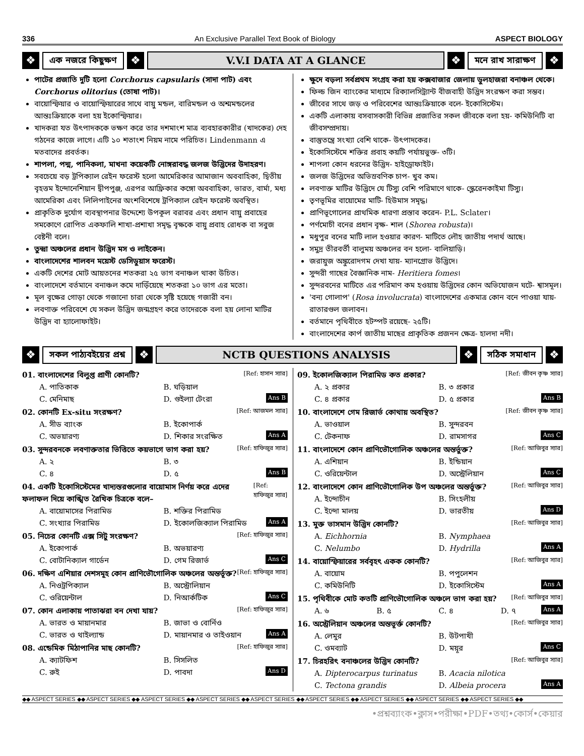336 An Exclusive Parallel Text Book of Biology ASPECT BIOLOGY
❖ এক নজরে কিছুক্ষণ ❖ V.V.I DATA AT A GLANCE ❖ মনে রাখ সারাক্ষণ ❖
পাটের প্রজাতি দুটি হলো Corchorus capsularis (সাদা পাট) এবং Corchorus olitorius (তোষা পাট)।
বায়োস্ফিয়ার ও বায়োস্ফিয়ারের সাথে বায়ু মন্ডল, বারিমন্ডল ও অশ্মমন্ডলের আন্তঃক্রিয়াকে বলা হয় ইকোস্ফিয়ার।
খাদকরা যত উৎপাদককে ভক্ষণ করে তার দশমাংশ মাত্র ব্যবহারকারীর (খাদকের) দেহ গঠনের কাজে লাগে। এটি ১০ শতাংশ নিয়ম নামে পরিচিত। Lindenmann এ মতবাদের প্রবর্তক।
শাপলা, পদ্ম, পানিকলা, মাখনা কয়েকটি নোঙ্গরাবদ্ধ জলজ উদ্ভিদের উদাহরণ।
সবচেয়ে বড় ট্রপিক্যাল রেইন ফরেস্ট হলো আমেরিকার আমাজান অববাহিকা, দ্বিতীয় বৃহত্তম ইন্দোনেশিয়ান দ্বীপপুঞ্জ, এরপর আফ্রিকার কঙ্গো অববাহিকা, ভারত, বার্মা, মধ্য আমেরিকা এবং লিলিপাইনের অংশবিশেষে ট্রপিক্যাল রেইন ফরেস্ট অবস্থিত।
প্রাকৃতিক দুর্যোগ ব্যবস্থাপনার উদ্দেশ্যে উপকূল বরাবর এবং প্রধান বায়ু প্রবাহের সমকোণে রোপিত একফালি শাখা-প্রশাখা সমৃদ্ধ বৃক্ষকে বায়ু প্রবাহ রোধক বা সবুজ বেষ্টনী বলে।
তুন্দ্রা অঞ্চলের প্রধান উদ্ভিদ মস ও লাইকেন।
বাংলাদেশের শালবন ময়েস্ট ডেসিডুয়াস ফরেস্ট।
একটি দেশের মোট আয়তনের শতকরা ২৫ ভাগ বনাঞ্চল থাকা উচিত।
বাংলাদেশে বর্তমানে বনাঞ্চল কমে দাড়িঁয়েছে শতকরা ১০ ভাগ এর মতো।
মূল বৃক্ষের গোড়া থেকে গজানো চারা থেকে সৃষ্টি হয়েছে গজারী বন।
লবণাক্ত পরিবেশে যে সকল উদ্ভিদ জন্মগ্রহণ করে তাদেরকে বলা হয় লোনা মাটির উদ্ভিদ বা হ্যালোফাইট।
ক্ষুদে বড়লা সর্বপ্রথম সংগ্রহ করা হয় কক্সবাজার জেলায় ডুলহাজরা বনাঞ্চল থেকে।
ফিল্ড জিন ব্যাংকের মাধ্যমে রিক্যালসিট্র্যান্ট বীজবাহী উদ্ভিদ সংরক্ষণ করা সম্ভব।
জীবের সাথে জড় ও পরিবেশের আন্তঃক্রিয়াকে বলে- ইকোসিস্টেম।
একটি এলাকায় বসবাসকারী বিভিন্ন প্রজাতির সকল জীবকে বলা হয়- কমিউনিটি বা জীবসম্প্রদায়।
বাস্তুতন্ত্রে সংখ্যা বেশি থাকে- উৎপাদকের।
ইকোসিস্টেমে শক্তির প্রবাহ কয়টি পর্যায়ভুক্ত- ৩টি।
শাপলা কোন ধরনের উদ্ভিদ- হাইড্রোফাইট।
জলজ উদ্ভিদের অভিস্রবণিক চাপ- খুব কম।
লবণাক্ত মাটির উদ্ভিদে যে টিস্যু বেশি পরিমাণে থাকে- স্ক্লেরেনকাইমা টিস্যু।
তৃণভূমির বায়োমের মাটি- হিউমাস সমৃদ্ধ।
প্রাণিভূগোলের প্রাথমিক ধারণা প্রস্তাব করেন- P.L. Sclater।
পর্ণমোচী বনের প্রধান বৃক্ষ- শাল (Shorea robusta)।
মধুপুর বনের মাটি লাল হওয়ার কারণ- মাটিতে লৌহ জাতীয় পদার্থ আছে।
সমুদ্র তীরবর্তী বালুময় অঞ্চলের বন হলো- বালিয়াড়ি।
জরায়ুজ অঙ্কুরোদগম দেখা যায়- ম্যানগ্রোভ উদ্ভিদে।
সুন্দরী গাছের বৈজ্ঞানিক নাম- Heritiera fomes।
সুন্দরবনের মাটিতে এর পরিমাণ কম হওয়ায় উদ্ভিদের কোন অভিযোজন ঘটে- শ্বাসমূল।
'বন্য গোলাপ' (Rosa involucrata) বাংলাদেশের একমাত্র কোন বনে পাওয়া যায়- রাতারগুল জলাবন।
বর্তমানে পৃথিবীতে হটস্পট রয়েছে- ২৫টি।
বাংলাদেশের কার্প জাতীয় মাছের প্রাকৃতিক প্রজনন ক্ষেত্র- হালদা নদী।
❖ সকল পাঠ্যবইয়ের প্রশ্ন ❖ NCTB QUESTIONS ANALYSIS ❖ সঠিক সমাধান ❖
01. বাংলাদেশের বিলুপ্ত প্রাণী কোনটি? [Ref: হাসান স্যার]
A. পাতিকাক B. ঘড়িয়াল C. মেনিমাছ D. গুইল্যা টেংরা Ans B
02. কোনটি Ex-situ সংরক্ষণ? [Ref: আজমল স্যার]
A. সীড ব্যাংক B. ইকোপার্ক C. অভয়ারণ্য D. শিকার সংরক্ষিত Ans A
03. সুন্দরবনকে লবণাক্ততার ভিত্তিতে কয়ভাগে ভাগ করা হয়? [Ref: হাফিজুর স্যার]
A. ২ B. ৩ C. ৪ D. ৫ Ans B
04. একটি ইকোসিস্টেমের খাদ্যস্তরগুলোর বায়োমাস নির্ণয় করে এদের ফলাফল দিয়ে কাঙ্খিত রৈখিক চিত্রকে বলে– [Ref: হাফিজুর স্যার]
A. বায়োমাসের পিরামিড B. শক্তির পিরামিড C. সংখ্যার পিরামিড D. ইকোলজিক্যাল পিরামিড Ans A
05. নিচের কোনটি এক্স সিটু সংরক্ষণ? [Ref: হাফিজুর স্যার]
A. ইকোপার্ক B. অভয়ারণ্য C. বোটানিক্যাল গার্ডেন D. গেম রিজার্ভ Ans C
06. দক্ষিণ এশিয়ার দেশসমূহ কোন প্রাণিভৌগোলিক অঞ্চলের অন্তর্ভূক্ত? [Ref: হাফিজুর স্যার]
A. নিওট্রপিক্যাল B. অস্ট্রোলিয়ান C. ওরিয়েন্টাল D. নিআর্কটিক Ans C
07. কোন এলাকায় পাতাঝরা বন দেখা যায়? [Ref: হাফিজুর স্যার]
A. ভারত ও মায়ানমার B. জাভা ও বোর্নিও C. ভারত ও থাইল্যান্ড D. মায়ানমার ও তাইওয়ান Ans A
08. এন্ডেমিক মিঠাপানির মাছ কোনটি? [Ref: হাফিজুর স্যার]
A. ক্যাটফিশ B. সিসলিত C. রুই D. পাবদা Ans D
09. ইকোলজিক্যাল পিরামিড কত প্রকার? [Ref: জীবন কৃষ্ণ স্যার]
A. ২ প্রকার B. ৩ প্রকার C. ৪ প্রকার D. ৫ প্রকার Ans B
10. বাংলাদেশে গেম রিজার্ভ কোথায় অবস্থিত? [Ref: জীবন কৃষ্ণ স্যার]
A. ভাওয়াল B. সুন্দরবন C. টেকনাফ D. রামসাগর Ans C
11. বাংলাদেশে কোন প্রাণিভৌগোলিক অঞ্চলের অন্তর্ভুক্ত? [Ref: আজিবুর স্যার]
A. এশিয়ান B. ইন্ডিয়ান C. ওরিয়েন্টাল D. অস্ট্রেলিয়ান Ans C
12. বাংলাদেশে কোন প্রাণিভৌগোলিক উপ অঞ্চলের অন্তর্ভূক্ত? [Ref: আজিবুর স্যার]
A. ইন্দোচীন B. সিংহলীয় C. ইন্দো মালয় D. ভারতীয় Ans D
13. মুক্ত ভাসমান উদ্ভিদ কোনটি? [Ref: আজিবুর স্যার]
A. Eichhornia B. Nymphaea C. Nelumbo D. Hydrilla Ans A
14. বায়োস্ফিয়ারের সর্ববৃহৎ একক কোনটি? [Ref: আজিবুর স্যার]
A. বায়োম B. পপুলেশন C. কমিউনিটি D. ইকোসিস্টেম Ans A
15. পৃথিবীকে মোট কতটি প্রাণিভৌগোলিক অঞ্চলে ভাগ করা হয়? [Ref: আজিবুর স্যার]
A. ৬ B. ৫ C. ৪ D. ৭ Ans A
16. অস্ট্রেলিয়ান অঞ্চলের অন্তভূর্ক্ত কোনটি? [Ref: আজিবুর স্যার]
A. লেমুর B. উটপাখী C. ওমব্যাট D. ময়ূর Ans C
17. চিরহরিৎ বনাঞ্চলের উদ্ভিদ কোনটি? [Ref: আজিবুর স্যার]
A. Dipterocarpus turinatus B. Acacia nilotica C. Tectona grandis D. Albeia procera Ans A
◆◆ ASPECT SERIES ◆◆ ASPECT SERIES ◆◆ ASPECT SERIES ◆◆ ASPECT SERIES ◆◆ ASPECT SERIES ◆◆ ASPECT SERIES ◆◆ ASPECT SERIES ◆◆ ASPECT SERIES ◆◆ ASPECT SERIES ◆◆
•প্রশ্নব্যাংক•ক্লাস•পরীক্ষা•PDF•তথ্য•কোর্স•কেয়ার